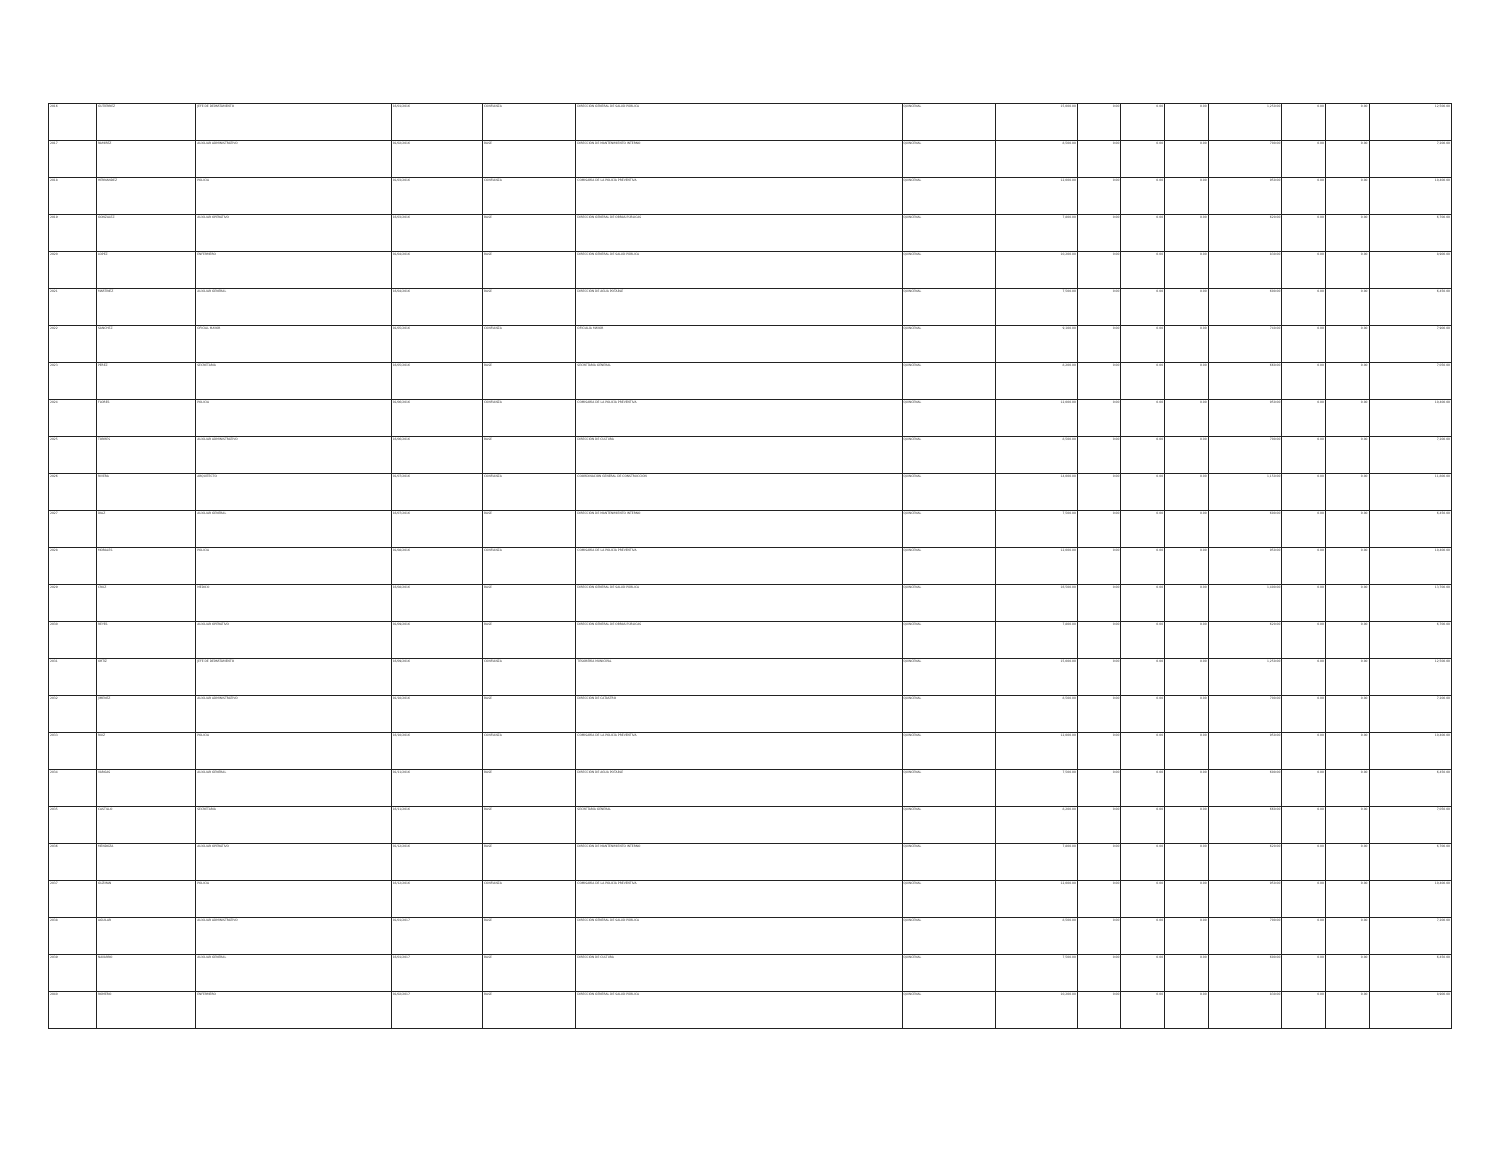| 2016 | GUTIERREZ | JEFE DE DEPARTAMENTO | 16/01/2016 | CONFIANZA | DIRECCIÓN GENERAL DE SALUD PÚBLICA | QUINCENAL | 15,000.00 | 0.00 | 0.00 | 0.00 | 1,250.00 | 0.00 | 0.00 | 12,500.00 |
| 2017 | RAMIREZ | AUXILIAR ADMINISTRATIVO | 01/02/2016 | BASE | DIRECCIÓN DE MANTENIMIENTO INTERNO | QUINCENAL | 8,500.00 | 0.00 | 0.00 | 0.00 | 700.00 | 0.00 | 0.00 | 7,200.00 |
| 2018 | HERNANDEZ | POLICIA | 01/03/2016 | CONFIANZA | COMISARÍA DE LA POLICÍA PREVENTIVA | QUINCENAL | 12,000.00 | 0.00 | 0.00 | 0.00 | 950.00 | 0.00 | 0.00 | 10,400.00 |
| 2019 | GONZALEZ | AUXILIAR OPERATIVO | 16/03/2016 | BASE | DIRECCIÓN GENERAL DE OBRAS PÚBLICAS | QUINCENAL | 7,800.00 | 0.00 | 0.00 | 0.00 | 620.00 | 0.00 | 0.00 | 6,700.00 |
| 2020 | LOPEZ | ENFERMERO | 01/04/2016 | BASE | DIRECCIÓN GENERAL DE SALUD PÚBLICA | QUINCENAL | 10,200.00 | 0.00 | 0.00 | 0.00 | 830.00 | 0.00 | 0.00 | 8,900.00 |
| 2021 | MARTINEZ | AUXILIAR GENERAL | 16/04/2016 | BASE | DIRECCIÓN DE AGUA POTABLE | QUINCENAL | 7,500.00 | 0.00 | 0.00 | 0.00 | 600.00 | 0.00 | 0.00 | 6,450.00 |
| 2022 | SANCHEZ | OFICIAL MAYOR | 01/05/2016 | CONFIANZA | OFICIALÍA MAYOR | QUINCENAL | 9,100.00 | 0.00 | 0.00 | 0.00 | 740.00 | 0.00 | 0.00 | 7,900.00 |
| 2023 | PEREZ | SECRETARIA | 16/05/2016 | BASE | SECRETARÍA GENERAL | QUINCENAL | 8,200.00 | 0.00 | 0.00 | 0.00 | 660.00 | 0.00 | 0.00 | 7,050.00 |
| 2024 | FLORES | POLICIA | 01/06/2016 | CONFIANZA | COMISARÍA DE LA POLICÍA PREVENTIVA | QUINCENAL | 12,000.00 | 0.00 | 0.00 | 0.00 | 950.00 | 0.00 | 0.00 | 10,400.00 |
| 2025 | TORRES | AUXILIAR ADMINISTRATIVO | 16/06/2016 | BASE | DIRECCIÓN DE CULTURA | QUINCENAL | 8,500.00 | 0.00 | 0.00 | 0.00 | 700.00 | 0.00 | 0.00 | 7,200.00 |
| 2026 | RIVERA | ARQUITECTO | 01/07/2016 | CONFIANZA | COORDINACIÓN GENERAL DE CONSTRUCCIÓN | QUINCENAL | 14,000.00 | 0.00 | 0.00 | 0.00 | 1,150.00 | 0.00 | 0.00 | 11,800.00 |
| 2027 | DIAZ | AUXILIAR GENERAL | 16/07/2016 | BASE | DIRECCIÓN DE MANTENIMIENTO INTERNO | QUINCENAL | 7,500.00 | 0.00 | 0.00 | 0.00 | 600.00 | 0.00 | 0.00 | 6,450.00 |
| 2028 | MORALES | POLICIA | 01/08/2016 | CONFIANZA | COMISARÍA DE LA POLICÍA PREVENTIVA | QUINCENAL | 12,000.00 | 0.00 | 0.00 | 0.00 | 950.00 | 0.00 | 0.00 | 10,400.00 |
| 2029 | CRUZ | MEDICO | 16/08/2016 | BASE | DIRECCIÓN GENERAL DE SALUD PÚBLICA | QUINCENAL | 16,500.00 | 0.00 | 0.00 | 0.00 | 1,400.00 | 0.00 | 0.00 | 13,700.00 |
| 2030 | REYES | AUXILIAR OPERATIVO | 01/09/2016 | BASE | DIRECCIÓN GENERAL DE OBRAS PÚBLICAS | QUINCENAL | 7,800.00 | 0.00 | 0.00 | 0.00 | 620.00 | 0.00 | 0.00 | 6,700.00 |
| 2031 | ORTIZ | JEFE DE DEPARTAMENTO | 16/09/2016 | CONFIANZA | TESORERÍA MUNICIPAL | QUINCENAL | 15,000.00 | 0.00 | 0.00 | 0.00 | 1,250.00 | 0.00 | 0.00 | 12,500.00 |
| 2032 | JIMENEZ | AUXILIAR ADMINISTRATIVO | 01/10/2016 | BASE | DIRECCIÓN DE CATASTRO | QUINCENAL | 8,500.00 | 0.00 | 0.00 | 0.00 | 700.00 | 0.00 | 0.00 | 7,200.00 |
| 2033 | RUIZ | POLICIA | 16/10/2016 | CONFIANZA | COMISARÍA DE LA POLICÍA PREVENTIVA | QUINCENAL | 12,000.00 | 0.00 | 0.00 | 0.00 | 950.00 | 0.00 | 0.00 | 10,400.00 |
| 2034 | VARGAS | AUXILIAR GENERAL | 01/11/2016 | BASE | DIRECCIÓN DE AGUA POTABLE | QUINCENAL | 7,500.00 | 0.00 | 0.00 | 0.00 | 600.00 | 0.00 | 0.00 | 6,450.00 |
| 2035 | CASTILLO | SECRETARIA | 16/11/2016 | BASE | SECRETARÍA GENERAL | QUINCENAL | 8,200.00 | 0.00 | 0.00 | 0.00 | 660.00 | 0.00 | 0.00 | 7,050.00 |
| 2036 | MENDOZA | AUXILIAR OPERATIVO | 01/12/2016 | BASE | DIRECCIÓN DE MANTENIMIENTO INTERNO | QUINCENAL | 7,800.00 | 0.00 | 0.00 | 0.00 | 620.00 | 0.00 | 0.00 | 6,700.00 |
| 2037 | GUZMAN | POLICIA | 16/12/2016 | CONFIANZA | COMISARÍA DE LA POLICÍA PREVENTIVA | QUINCENAL | 12,000.00 | 0.00 | 0.00 | 0.00 | 950.00 | 0.00 | 0.00 | 10,400.00 |
| 2038 | AGUILAR | AUXILIAR ADMINISTRATIVO | 01/01/2017 | BASE | DIRECCIÓN GENERAL DE SALUD PÚBLICA | QUINCENAL | 8,500.00 | 0.00 | 0.00 | 0.00 | 700.00 | 0.00 | 0.00 | 7,200.00 |
| 2039 | NAVARRO | AUXILIAR GENERAL | 16/01/2017 | BASE | DIRECCIÓN DE CULTURA | QUINCENAL | 7,500.00 | 0.00 | 0.00 | 0.00 | 600.00 | 0.00 | 0.00 | 6,450.00 |
| 2040 | ROMERO | ENFERMERO | 01/02/2017 | BASE | DIRECCIÓN GENERAL DE SALUD PÚBLICA | QUINCENAL | 10,200.00 | 0.00 | 0.00 | 0.00 | 830.00 | 0.00 | 0.00 | 8,900.00 |